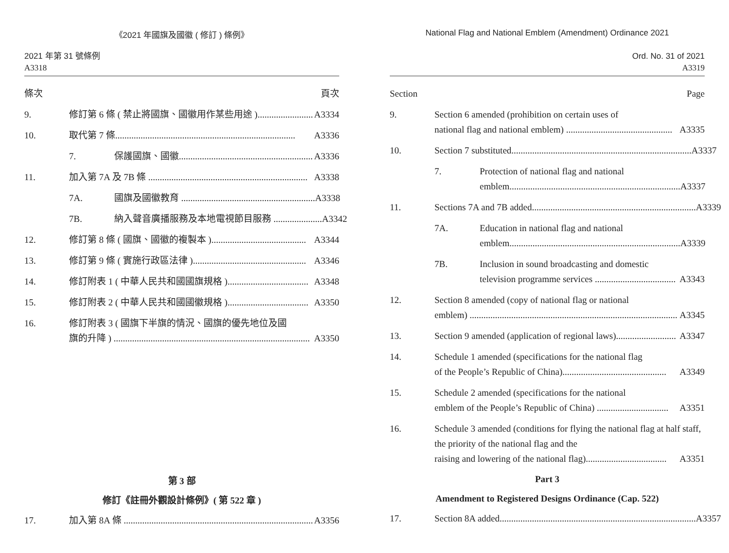《2021 年國旗及國徽 ( 修訂 ) 條例》
2021 年第 31 號條例
A3318
條次 頁次
9. 修訂第 6 條 ( 禁止將國旗、國徽用作某些用途 )........................ A3334
10. 取代第 7 條.............................................................................. A3336
7. 保護國旗、國徽.......................................................... A3336
11. 加入第 7A 及 7B 條 ..................................................................... A3338
7A. 國旗及國徽教育 .......................................................... A3338
7B. 納入聲音廣播服務及本地電視節目服務 ..................... A3342
12. 修訂第 8 條 ( 國旗、國徽的複製本 )......................................... A3344
13. 修訂第 9 條 ( 實施行政區法律 )................................................. A3346
14. 修訂附表 1 ( 中華人民共和國國旗規格 )................................... A3348
15. 修訂附表 2 ( 中華人民共和國國徽規格 )................................... A3350
16. 修訂附表 3 ( 國旗下半旗的情況、國旗的優先地位及國
旗的升降 ) ..................................................................................... A3350
第 3 部
修訂《註冊外觀設計條例》( 第 522 章 )
17. 加入第 8A 條 .................................................................................. A3356
National Flag and National Emblem (Amendment) Ordinance 2021
Ord. No. 31 of 2021
A3319
Section Page
9. Section 6 amended (prohibition on certain uses of
national flag and national emblem) .............................................. A3335
10. Section 7 substituted.............................................................................. A3337
7. Protection of national flag and national
emblem.......................................................................... A3337
11. Sections 7A and 7B added....................................................................... A3339
7A. Education in national flag and national
emblem.......................................................................... A3339
7B. Inclusion in sound broadcasting and domestic
television programme services ................................... A3343
12. Section 8 amended (copy of national flag or national
emblem) .......................................................................................... A3345
13. Section 9 amended (application of regional laws).......................... A3347
14. Schedule 1 amended (specifications for the national flag
of the People’s Republic of China)............................................. A3349
15. Schedule 2 amended (specifications for the national
emblem of the People’s Republic of China) ............................... A3351
16. Schedule 3 amended (conditions for flying the national flag at half staff, the priority of the national flag and the
raising and lowering of the national flag)................................... A3351
Part 3
Amendment to Registered Designs Ordinance (Cap. 522)
17. Section 8A added..................................................................................... A3357